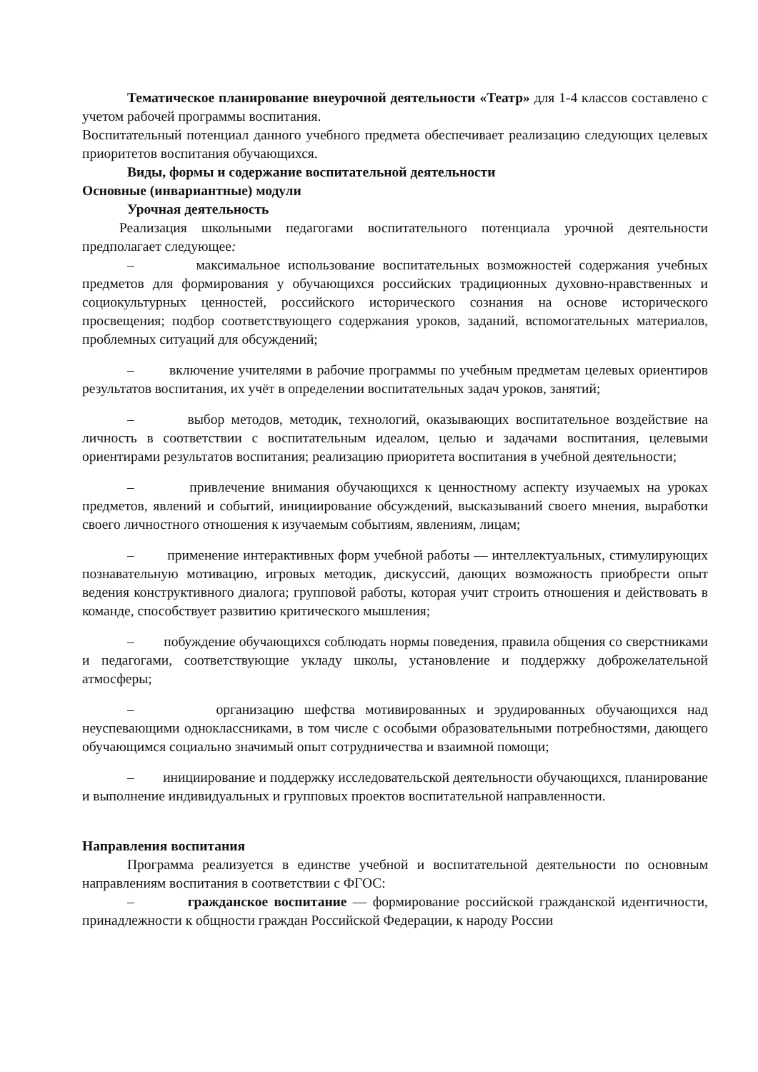Тематическое планирование внеурочной деятельности «Театр» для 1-4 классов составлено с учетом рабочей программы воспитания.
Воспитательный потенциал данного учебного предмета обеспечивает реализацию следующих целевых приоритетов воспитания обучающихся.
Виды, формы и содержание воспитательной деятельности
Основные (инвариантные) модули
Урочная деятельность
Реализация школьными педагогами воспитательного потенциала урочной деятельности предполагает следующее:
– максимальное использование воспитательных возможностей содержания учебных предметов для формирования у обучающихся российских традиционных духовно-нравственных и социокультурных ценностей, российского исторического сознания на основе исторического просвещения; подбор соответствующего содержания уроков, заданий, вспомогательных материалов, проблемных ситуаций для обсуждений;
– включение учителями в рабочие программы по учебным предметам целевых ориентиров результатов воспитания, их учёт в определении воспитательных задач уроков, занятий;
– выбор методов, методик, технологий, оказывающих воспитательное воздействие на личность в соответствии с воспитательным идеалом, целью и задачами воспитания, целевыми ориентирами результатов воспитания; реализацию приоритета воспитания в учебной деятельности;
– привлечение внимания обучающихся к ценностному аспекту изучаемых на уроках предметов, явлений и событий, инициирование обсуждений, высказываний своего мнения, выработки своего личностного отношения к изучаемым событиям, явлениям, лицам;
– применение интерактивных форм учебной работы — интеллектуальных, стимулирующих познавательную мотивацию, игровых методик, дискуссий, дающих возможность приобрести опыт ведения конструктивного диалога; групповой работы, которая учит строить отношения и действовать в команде, способствует развитию критического мышления;
– побуждение обучающихся соблюдать нормы поведения, правила общения со сверстниками и педагогами, соответствующие укладу школы, установление и поддержку доброжелательной атмосферы;
– организацию шефства мотивированных и эрудированных обучающихся над неуспевающими одноклассниками, в том числе с особыми образовательными потребностями, дающего обучающимся социально значимый опыт сотрудничества и взаимной помощи;
– инициирование и поддержку исследовательской деятельности обучающихся, планирование и выполнение индивидуальных и групповых проектов воспитательной направленности.
Направления воспитания
Программа реализуется в единстве учебной и воспитательной деятельности по основным направлениям воспитания в соответствии с ФГОС:
– гражданское воспитание — формирование российской гражданской идентичности, принадлежности к общности граждан Российской Федерации, к народу России